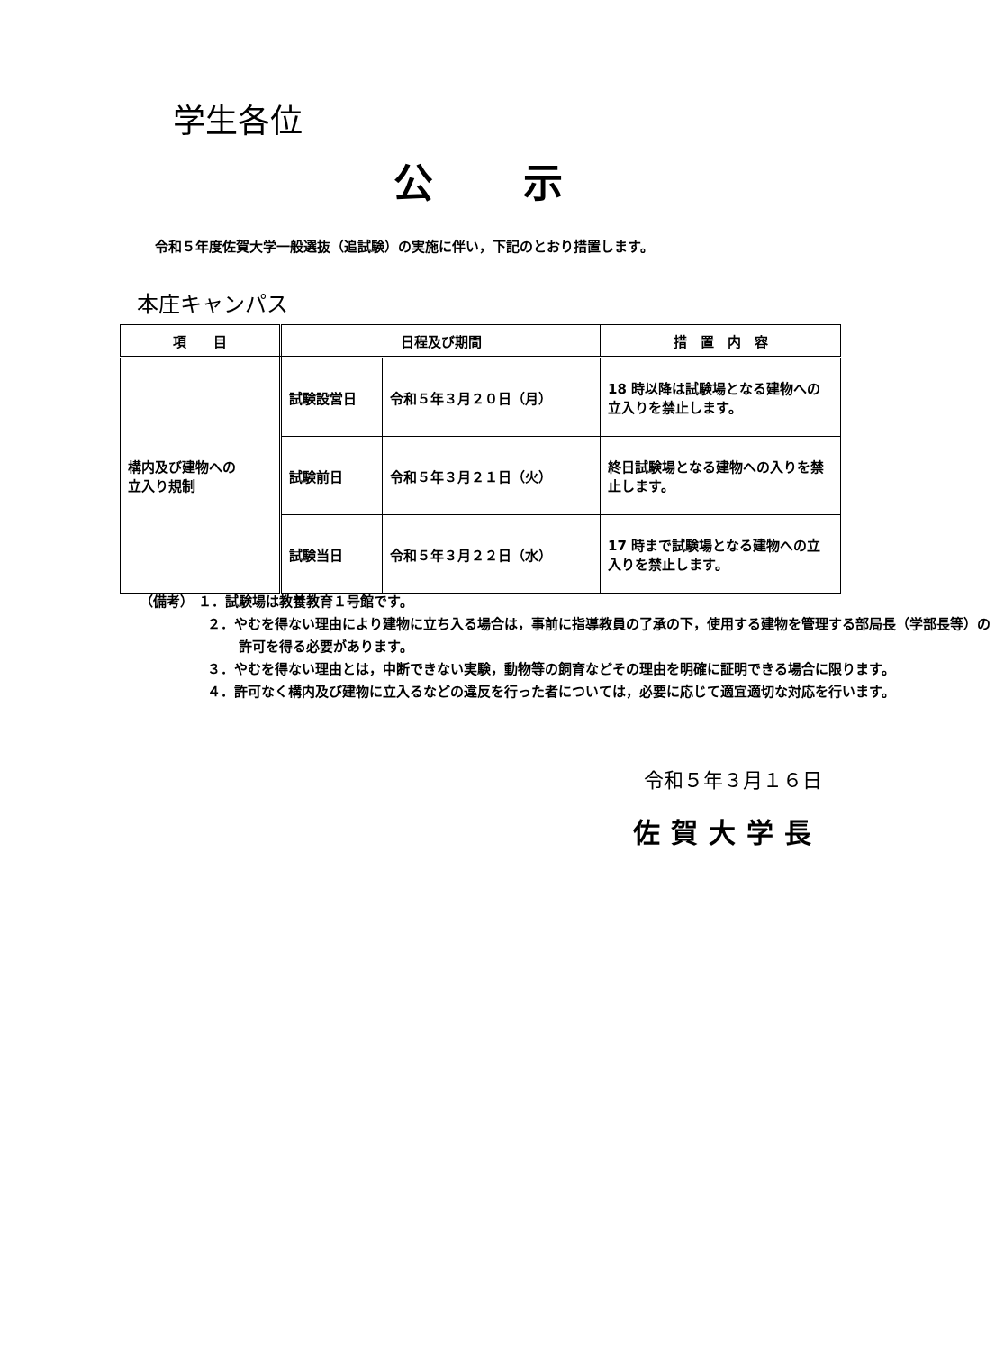学生各位
公示
令和５年度佐賀大学一般選抜（追試験）の実施に伴い，下記のとおり措置します。
本庄キャンパス
| 項 目 | 日程及び期間 | | 措 置 内 容 |
| --- | --- | --- | --- |
| 構内及び建物への 立入り規制 | 試験設営日 | 令和５年３月２０日（月） | 18 時以降は試験場となる建物への立入りを禁止します。 |
| | 試験前日 | 令和５年３月２１日（火） | 終日試験場となる建物への入りを禁止します。 |
| | 試験当日 | 令和５年３月２２日（水） | 17 時まで試験場となる建物への立入りを禁止します。 |
（備考） １．試験場は教養教育１号館です。
２．やむを得ない理由により建物に立ち入る場合は，事前に指導教員の了承の下，使用する建物を管理する部局長（学部長等）の許可を得る必要があります。
３．やむを得ない理由とは，中断できない実験，動物等の飼育などその理由を明確に証明できる場合に限ります。
４．許可なく構内及び建物に立入るなどの違反を行った者については，必要に応じて適宜適切な対応を行います。
令和５年３月１６日
佐賀大学長